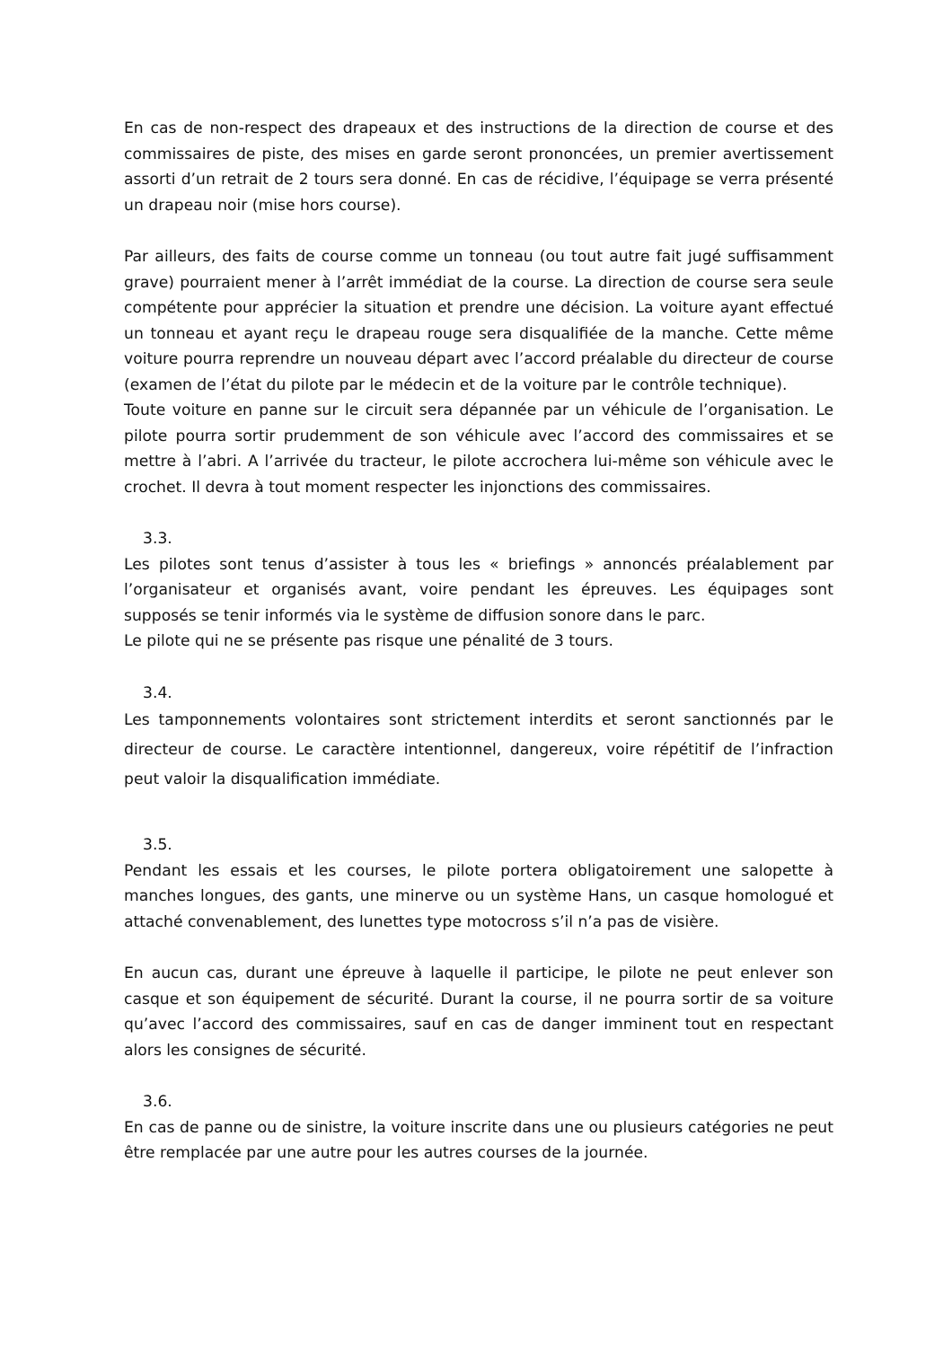En cas de non-respect des drapeaux et des instructions de la direction de course et des commissaires de piste, des mises en garde seront prononcées, un premier avertissement assorti d’un retrait de 2 tours sera donné. En cas de récidive, l’équipage se verra présenté un drapeau noir (mise hors course).
Par ailleurs, des faits de course comme un tonneau (ou tout autre fait jugé suffisamment grave) pourraient mener à l’arrêt immédiat de la course. La direction de course sera seule compétente pour apprécier la situation et prendre une décision. La voiture ayant effectué un tonneau et ayant reçu le drapeau rouge sera disqualifiée de la manche. Cette même voiture pourra reprendre un nouveau départ avec l’accord préalable du directeur de course (examen de l’état du pilote par le médecin et de la voiture par le contrôle technique).
Toute voiture en panne sur le circuit sera dépannée par un véhicule de l’organisation. Le pilote pourra sortir prudemment de son véhicule avec l’accord des commissaires et se mettre à l’abri. A l’arrivée du tracteur, le pilote accrochera lui-même son véhicule avec le crochet. Il devra à tout moment respecter les injonctions des commissaires.
3.3.
Les pilotes sont tenus d’assister à tous les « briefings » annoncés préalablement par l’organisateur et organisés avant, voire pendant les épreuves. Les équipages sont supposés se tenir informés via le système de diffusion sonore dans le parc.
Le pilote qui ne se présente pas risque une pénalité de 3 tours.
3.4.
Les tamponnements volontaires sont strictement interdits et seront sanctionnés par le directeur de course. Le caractère intentionnel, dangereux, voire répétitif de l’infraction peut valoir la disqualification immédiate.
3.5.
Pendant les essais et les courses, le pilote portera obligatoirement une salopette à manches longues, des gants, une minerve ou un système Hans, un casque homologué et attaché convenablement, des lunettes type motocross s’il n’a pas de visière.
En aucun cas, durant une épreuve à laquelle il participe, le pilote ne peut enlever son casque et son équipement de sécurité. Durant la course, il ne pourra sortir de sa voiture qu’avec l’accord des commissaires, sauf en cas de danger imminent tout en respectant alors les consignes de sécurité.
3.6.
En cas de panne ou de sinistre, la voiture inscrite dans une ou plusieurs catégories ne peut être remplacée par une autre pour les autres courses de la journée.